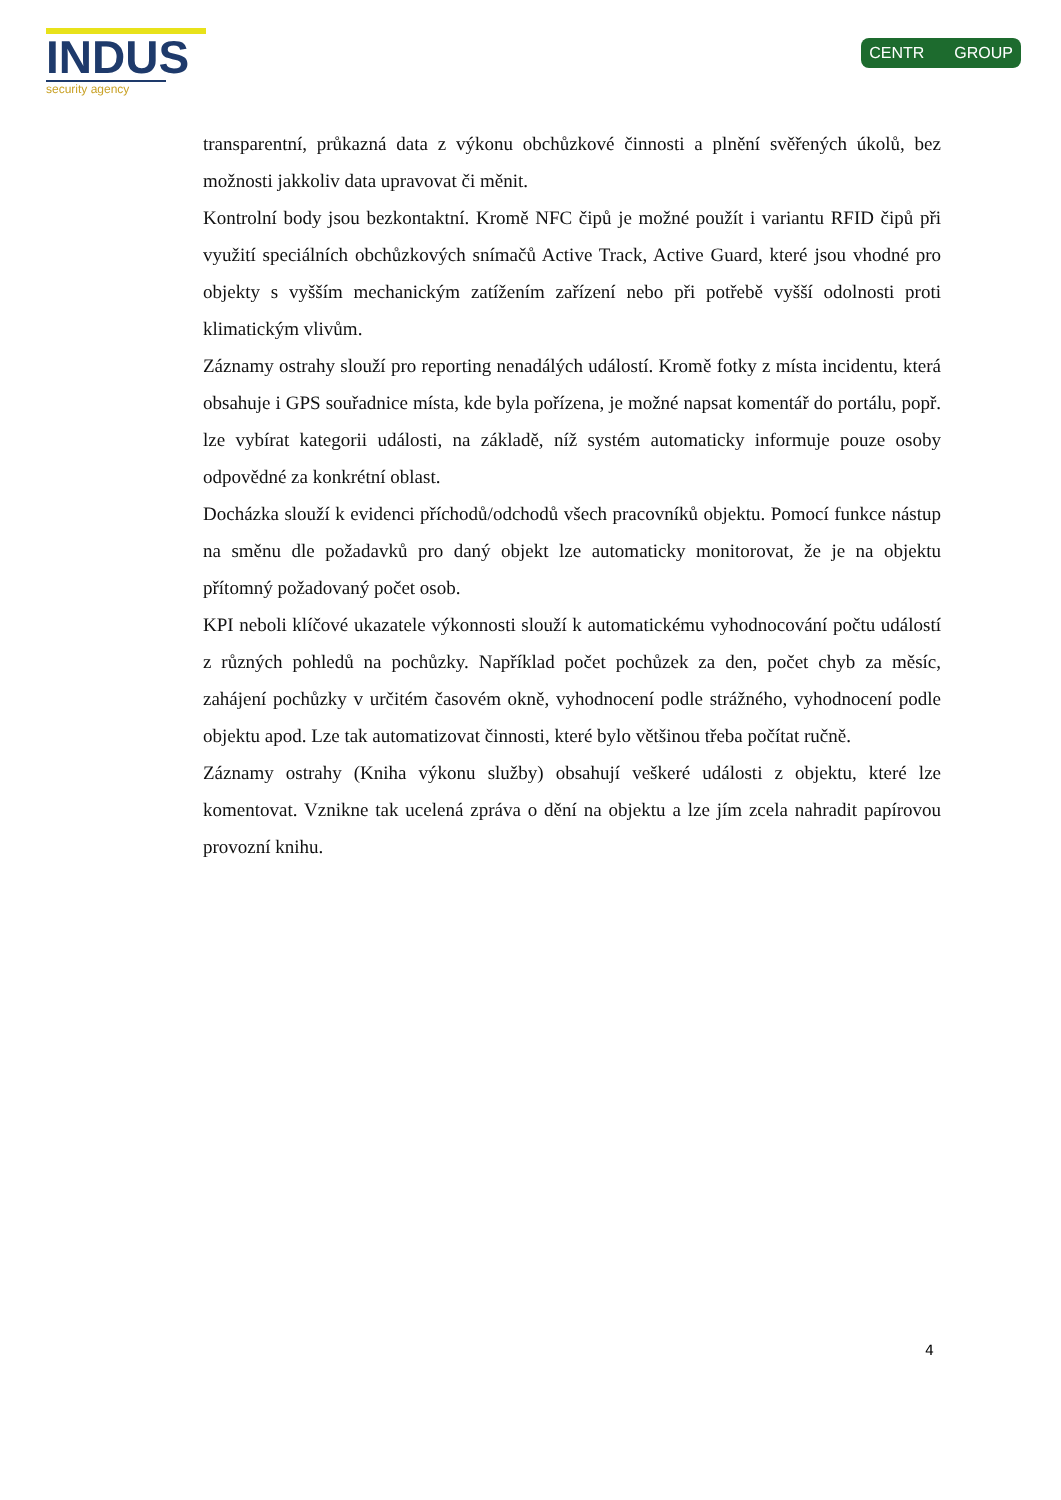INDUS
security agency
CENTR GROUP
transparentní, průkazná data z výkonu obchůzkové činnosti a plnění svěřených úkolů, bez možnosti jakkoliv data upravovat či měnit.
Kontrolní body jsou bezkontaktní. Kromě NFC čipů je možné použít i variantu RFID čipů při využití speciálních obchůzkových snímačů Active Track, Active Guard, které jsou vhodné pro objekty s vyšším mechanickým zatížením zařízení nebo při potřebě vyšší odolnosti proti klimatickým vlivům.
Záznamy ostrahy slouží pro reporting nenadálých událostí. Kromě fotky z místa incidentu, která obsahuje i GPS souřadnice místa, kde byla pořízena, je možné napsat komentář do portálu, popř. lze vybírat kategorii události, na základě, níž systém automaticky informuje pouze osoby odpovědné za konkrétní oblast.
Docházka slouží k evidenci příchodů/odchodů všech pracovníků objektu. Pomocí funkce nástup na směnu dle požadavků pro daný objekt lze automaticky monitorovat, že je na objektu přítomný požadovaný počet osob.
KPI neboli klíčové ukazatele výkonnosti slouží k automatickému vyhodnocování počtu událostí z různých pohledů na pochůzky. Například počet pochůzek za den, počet chyb za měsíc, zahájení pochůzky v určitém časovém okně, vyhodnocení podle strážného, vyhodnocení podle objektu apod. Lze tak automatizovat činnosti, které bylo většinou třeba počítat ručně.
Záznamy ostrahy (Kniha výkonu služby) obsahují veškeré události z objektu, které lze komentovat. Vznikne tak ucelená zpráva o dění na objektu a lze jím zcela nahradit papírovou provozní knihu.
4